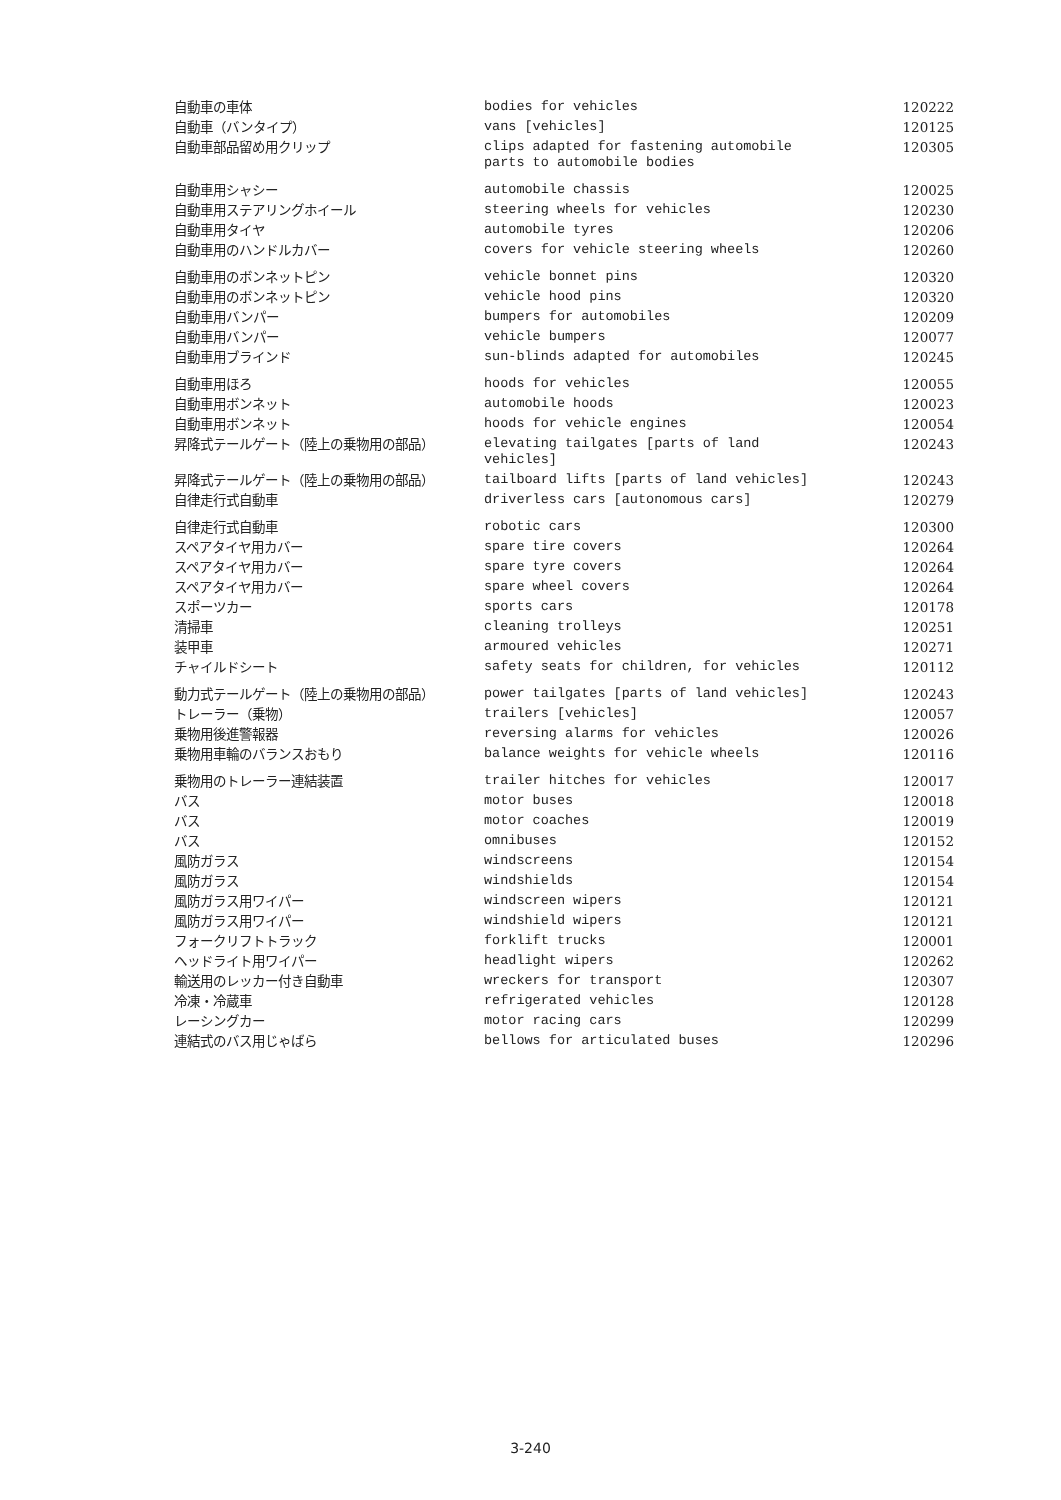| 自動車の車体 | bodies for vehicles | 120222 |
| 自動車（バンタイプ） | vans [vehicles] | 120125 |
| 自動車部品留め用クリップ | clips adapted for fastening automobile parts to automobile bodies | 120305 |
| 自動車用シャシー | automobile chassis | 120025 |
| 自動車用ステアリングホイール | steering wheels for vehicles | 120230 |
| 自動車用タイヤ | automobile tyres | 120206 |
| 自動車用のハンドルカバー | covers for vehicle steering wheels | 120260 |
| 自動車用のボンネットピン | vehicle bonnet pins | 120320 |
| 自動車用のボンネットピン | vehicle hood pins | 120320 |
| 自動車用バンパー | bumpers for automobiles | 120209 |
| 自動車用バンパー | vehicle bumpers | 120077 |
| 自動車用ブラインド | sun-blinds adapted for automobiles | 120245 |
| 自動車用ほろ | hoods for vehicles | 120055 |
| 自動車用ボンネット | automobile hoods | 120023 |
| 自動車用ボンネット | hoods for vehicle engines | 120054 |
| 昇降式テールゲート（陸上の乗物用の部品） | elevating tailgates [parts of land vehicles] | 120243 |
| 昇降式テールゲート（陸上の乗物用の部品） | tailboard lifts [parts of land vehicles] | 120243 |
| 自律走行式自動車 | driverless cars [autonomous cars] | 120279 |
| 自律走行式自動車 | robotic cars | 120300 |
| スペアタイヤ用カバー | spare tire covers | 120264 |
| スペアタイヤ用カバー | spare tyre covers | 120264 |
| スペアタイヤ用カバー | spare wheel covers | 120264 |
| スポーツカー | sports cars | 120178 |
| 清掃車 | cleaning trolleys | 120251 |
| 装甲車 | armoured vehicles | 120271 |
| チャイルドシート | safety seats for children, for vehicles | 120112 |
| 動力式テールゲート（陸上の乗物用の部品） | power tailgates [parts of land vehicles] | 120243 |
| トレーラー（乗物） | trailers [vehicles] | 120057 |
| 乗物用後進警報器 | reversing alarms for vehicles | 120026 |
| 乗物用車輪のバランスおもり | balance weights for vehicle wheels | 120116 |
| 乗物用のトレーラー連結装置 | trailer hitches for vehicles | 120017 |
| バス | motor buses | 120018 |
| バス | motor coaches | 120019 |
| バス | omnibuses | 120152 |
| 風防ガラス | windscreens | 120154 |
| 風防ガラス | windshields | 120154 |
| 風防ガラス用ワイパー | windscreen wipers | 120121 |
| 風防ガラス用ワイパー | windshield wipers | 120121 |
| フォークリフトトラック | forklift trucks | 120001 |
| ヘッドライト用ワイパー | headlight wipers | 120262 |
| 輸送用のレッカー付き自動車 | wreckers for transport | 120307 |
| 冷凍・冷蔵車 | refrigerated vehicles | 120128 |
| レーシングカー | motor racing cars | 120299 |
| 連結式のバス用じゃばら | bellows for articulated buses | 120296 |
3-240